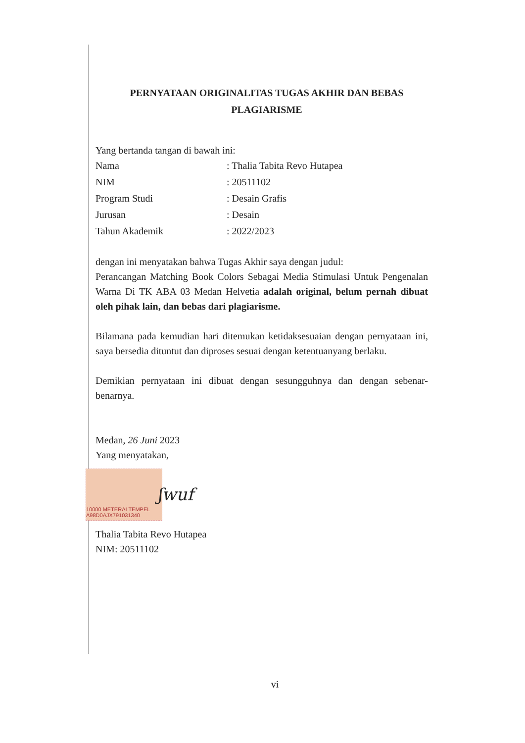PERNYATAAN ORIGINALITAS TUGAS AKHIR DAN BEBAS
PLAGIARISME
Yang bertanda tangan di bawah ini:
Nama: Thalia Tabita Revo Hutapea
NIM: 20511102
Program Studi: Desain Grafis
Jurusan: Desain
Tahun Akademik: 2022/2023
dengan ini menyatakan bahwa Tugas Akhir saya dengan judul:
Perancangan Matching Book Colors Sebagai Media Stimulasi Untuk Pengenalan Warna Di TK ABA 03 Medan Helvetia adalah original, belum pernah dibuat oleh pihak lain, dan bebas dari plagiarisme.
Bilamana pada kemudian hari ditemukan ketidaksesuaian dengan pernyataan ini, saya bersedia dituntut dan diproses sesuai dengan ketentuanyang berlaku.
Demikian pernyataan ini dibuat dengan sesungguhnya dan dengan sebenar-benarnya.
Medan, 26 Juni 2023
Yang menyatakan,
10000 METERAI TEMPEL A98D0AJX791031340
ʃwuf
Thalia Tabita Revo Hutapea
NIM: 20511102
vi